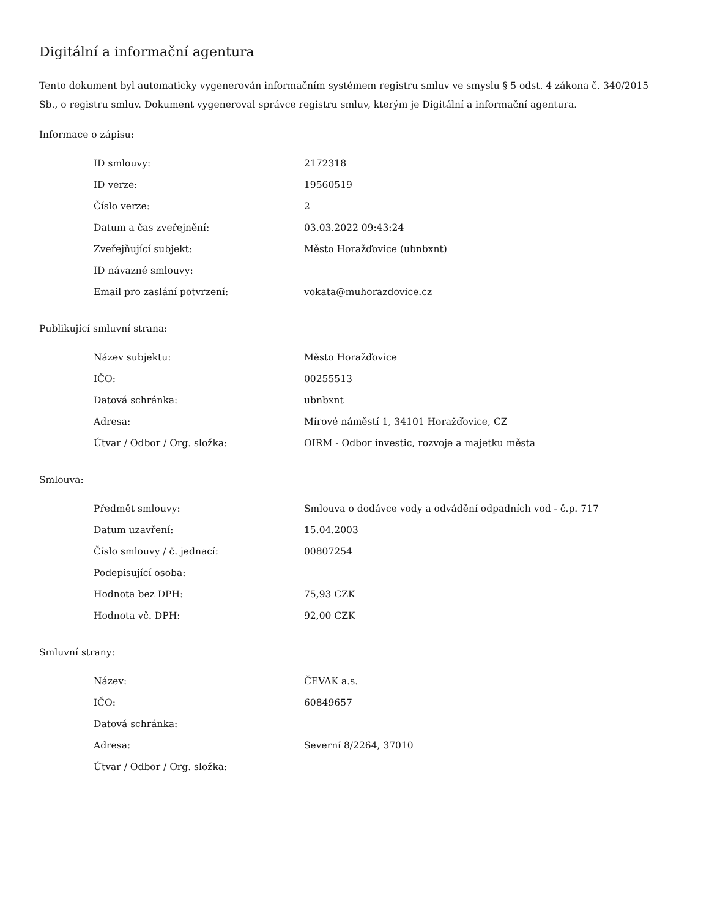Digitální a informační agentura
Tento dokument byl automaticky vygenerován informačním systémem registru smluv ve smyslu § 5 odst. 4 zákona č. 340/2015 Sb., o registru smluv. Dokument vygeneroval správce registru smluv, kterým je Digitální a informační agentura.
Informace o zápisu:
| ID smlouvy: | 2172318 |
| ID verze: | 19560519 |
| Číslo verze: | 2 |
| Datum a čas zveřejnění: | 03.03.2022 09:43:24 |
| Zveřejňující subjekt: | Město Horažďovice (ubnbxnt) |
| ID návazné smlouvy: | |
| Email pro zaslání potvrzení: | vokata@muhorazdovice.cz |
Publikující smluvní strana:
| Název subjektu: | Město Horažďovice |
| IČO: | 00255513 |
| Datová schránka: | ubnbxnt |
| Adresa: | Mírové náměstí 1, 34101 Horažďovice, CZ |
| Útvar / Odbor / Org. složka: | OIRM - Odbor investic, rozvoje a majetku města |
Smlouva:
| Předmět smlouvy: | Smlouva o dodávce vody a odvádění odpadních vod - č.p. 717 |
| Datum uzavření: | 15.04.2003 |
| Číslo smlouvy / č. jednací: | 00807254 |
| Podepisující osoba: | |
| Hodnota bez DPH: | 75,93 CZK |
| Hodnota vč. DPH: | 92,00 CZK |
Smluvní strany:
| Název: | ČEVAK a.s. |
| IČO: | 60849657 |
| Datová schránka: | |
| Adresa: | Severní 8/2264, 37010 |
| Útvar / Odbor / Org. složka: | |